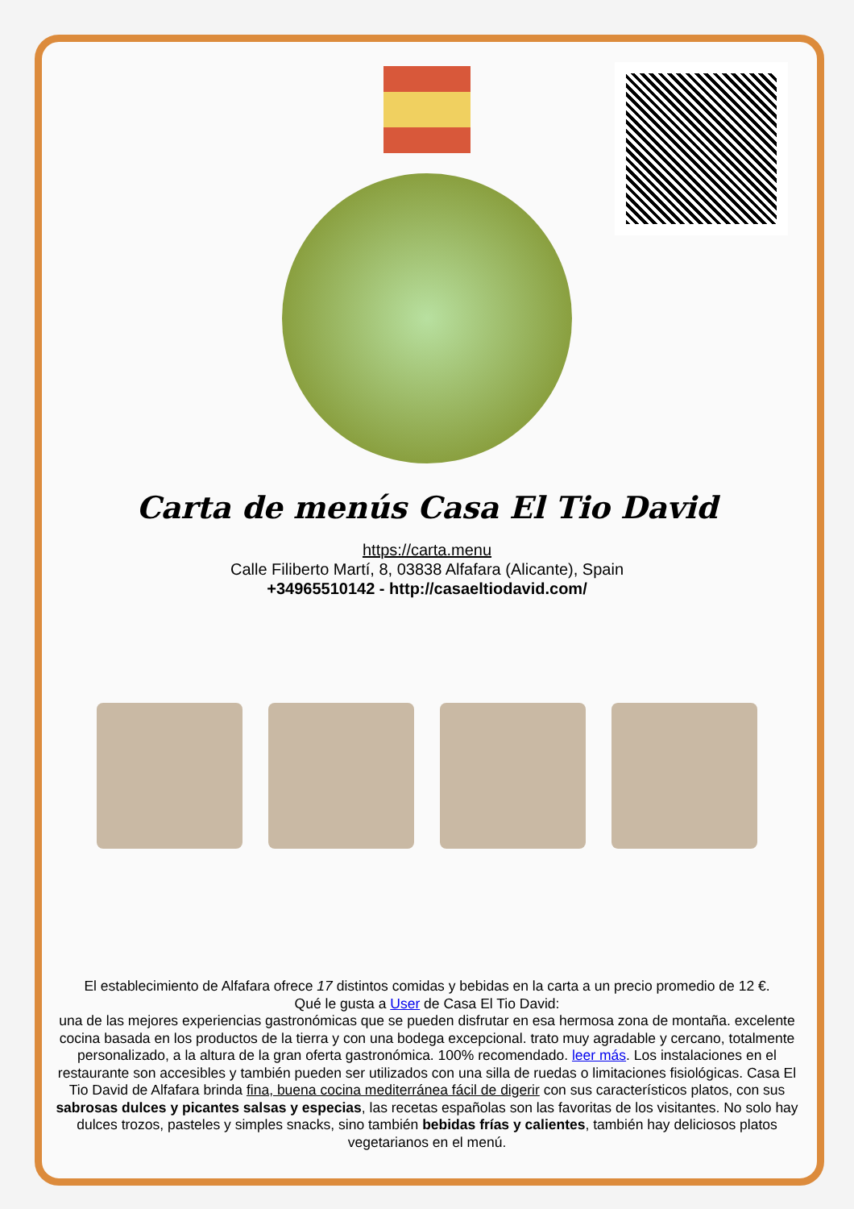Carta de menús Casa El Tio David
https://carta.menu
Calle Filiberto Martí, 8, 03838 Alfafara (Alicante), Spain
+34965510142 - http://casaeltiodavid.com/
El establecimiento de Alfafara ofrece 17 distintos comidas y bebidas en la carta a un precio promedio de 12 €.
Qué le gusta a User de Casa El Tio David:
una de las mejores experiencias gastronómicas que se pueden disfrutar en esa hermosa zona de montaña. excelente cocina basada en los productos de la tierra y con una bodega excepcional. trato muy agradable y cercano, totalmente personalizado, a la altura de la gran oferta gastronómica. 100% recomendado. leer más. Los instalaciones en el restaurante son accesibles y también pueden ser utilizados con una silla de ruedas o limitaciones fisiológicas. Casa El Tio David de Alfafara brinda fina, buena cocina mediterránea fácil de digerir con sus característicos platos, con sus sabrosas dulces y picantes salsas y especias, las recetas españolas son las favoritas de los visitantes. No solo hay dulces trozos, pasteles y simples snacks, sino también bebidas frías y calientes, también hay deliciosos platos vegetarianos en el menú.